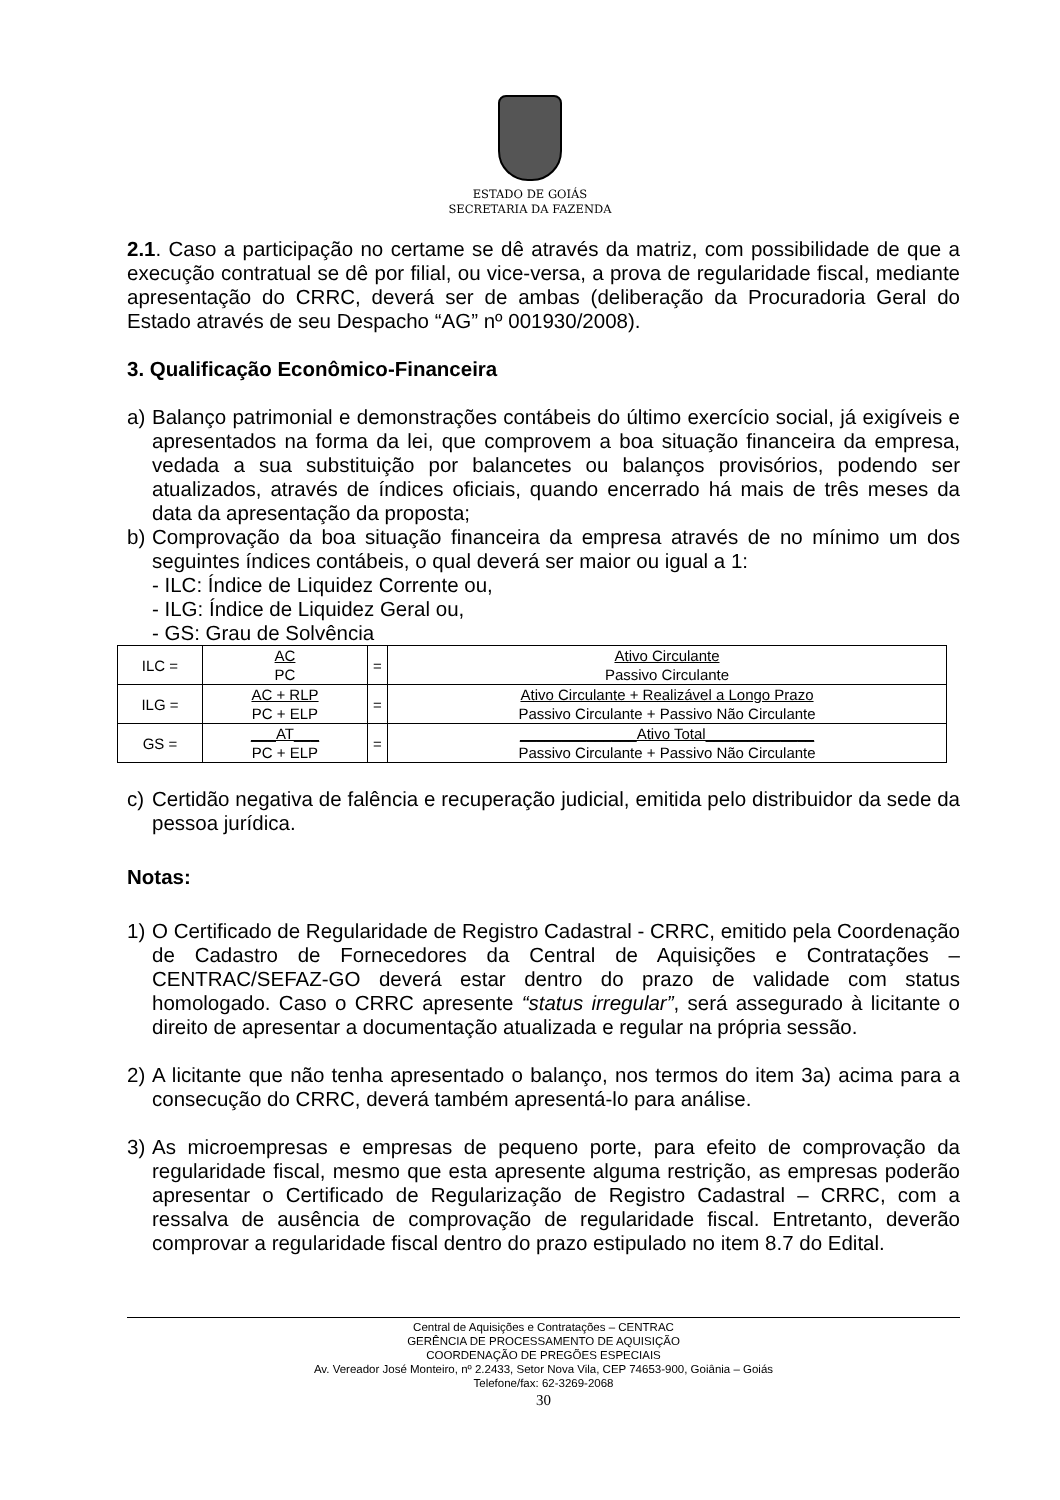ESTADO DE GOIÁS
SECRETARIA DA FAZENDA
2.1. Caso a participação no certame se dê através da matriz, com possibilidade de que a execução contratual se dê por filial, ou vice-versa, a prova de regularidade fiscal, mediante apresentação do CRRC, deverá ser de ambas (deliberação da Procuradoria Geral do Estado através de seu Despacho “AG” nº 001930/2008).
3. Qualificação Econômico-Financeira
a) Balanço patrimonial e demonstrações contábeis do último exercício social, já exigíveis e apresentados na forma da lei, que comprovem a boa situação financeira da empresa, vedada a sua substituição por balancetes ou balanços provisórios, podendo ser atualizados, através de índices oficiais, quando encerrado há mais de três meses da data da apresentação da proposta;
b) Comprovação da boa situação financeira da empresa através de no mínimo um dos seguintes índices contábeis, o qual deverá ser maior ou igual a 1:
- ILC: Índice de Liquidez Corrente ou,
- ILG: Índice de Liquidez Geral ou,
- GS: Grau de Solvência
| ILC = | AC | = | Ativo Circulante |
| | PC | | Passivo Circulante |
| ILG = | AC + RLP | = | Ativo Circulante + Realizável a Longo Prazo |
| | PC + ELP | | Passivo Circulante + Passivo Não Circulante |
| GS = | ___AT___ | = | ______________Ativo Total_____________ |
| | PC + ELP | | Passivo Circulante + Passivo Não Circulante |
c) Certidão negativa de falência e recuperação judicial, emitida pelo distribuidor da sede da pessoa jurídica.
Notas:
1) O Certificado de Regularidade de Registro Cadastral - CRRC, emitido pela Coordenação de Cadastro de Fornecedores da Central de Aquisições e Contratações – CENTRAC/SEFAZ-GO deverá estar dentro do prazo de validade com status homologado. Caso o CRRC apresente “status irregular”, será assegurado à licitante o direito de apresentar a documentação atualizada e regular na própria sessão.
2) A licitante que não tenha apresentado o balanço, nos termos do item 3a) acima para a consecução do CRRC, deverá também apresentá-lo para análise.
3) As microempresas e empresas de pequeno porte, para efeito de comprovação da regularidade fiscal, mesmo que esta apresente alguma restrição, as empresas poderão apresentar o Certificado de Regularização de Registro Cadastral – CRRC, com a ressalva de ausência de comprovação de regularidade fiscal. Entretanto, deverão comprovar a regularidade fiscal dentro do prazo estipulado no item 8.7 do Edital.
Central de Aquisições e Contratações – CENTRAC
GERÊNCIA DE PROCESSAMENTO DE AQUISIÇÃO
COORDENAÇÃO DE PREGÕES ESPECIAIS
Av. Vereador José Monteiro, nº 2.2433, Setor Nova Vila, CEP 74653-900, Goiânia – Goiás
Telefone/fax: 62-3269-2068
30